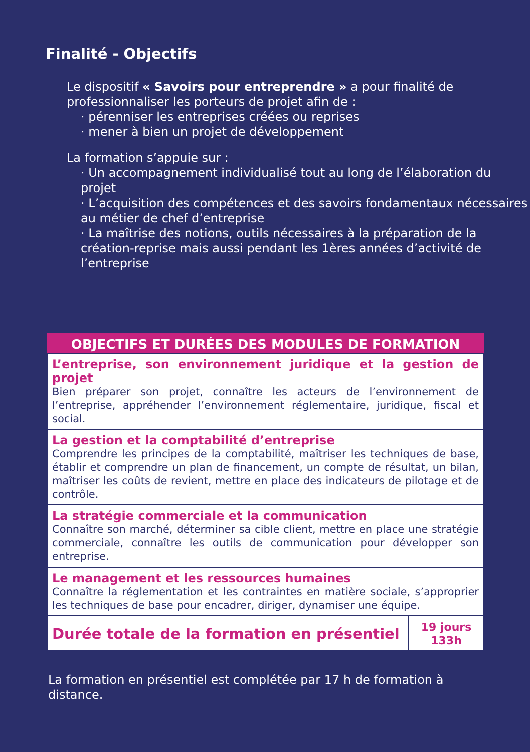Finalité - Objectifs
Le dispositif « Savoirs pour entreprendre » a pour finalité de professionnaliser les porteurs de projet afin de :
· pérenniser les entreprises créées ou reprises
· mener à bien un projet de développement
La formation s’appuie sur :
· Un accompagnement individualisé tout au long de l’élaboration du projet
· L’acquisition des compétences et des savoirs fondamentaux nécessaires au métier de chef d’entreprise
· La maîtrise des notions, outils nécessaires à la préparation de la création-reprise mais aussi pendant les 1ères années d’activité de l’entreprise
| OBJECTIFS ET DURÉES DES MODULES DE FORMATION | |
| --- | --- |
| L’entreprise, son environnement juridique et la gestion de projet Bien préparer son projet, connaître les acteurs de l’environnement de l’entreprise, appréhender l’environnement réglementaire, juridique, fiscal et social. | |
| La gestion et la comptabilité d’entreprise Comprendre les principes de la comptabilité, maîtriser les techniques de base, établir et comprendre un plan de financement, un compte de résultat, un bilan, maîtriser les coûts de revient, mettre en place des indicateurs de pilotage et de contrôle. | |
| La stratégie commerciale et la communication Connaître son marché, déterminer sa cible client, mettre en place une stratégie commerciale, connaître les outils de communication pour développer son entreprise. | |
| Le management et les ressources humaines Connaître la réglementation et les contraintes en matière sociale, s’approprier les techniques de base pour encadrer, diriger, dynamiser une équipe. | |
| Durée totale de la formation en présentiel | 19 jours 133h |
La formation en présentiel est complétée par 17 h de formation à distance.